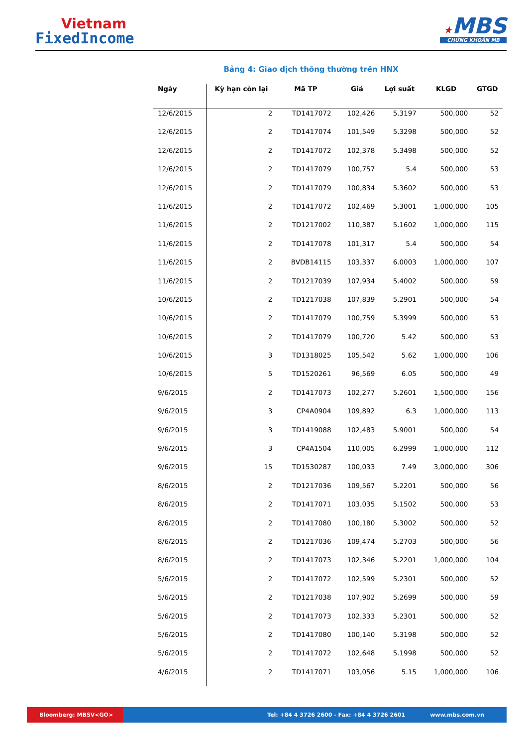Vietnam
FixedIncome
★MBS
CHỨNG KHOÁN MB
Bảng 4: Giao dịch thông thường trên HNX
| Ngày | Kỳ hạn còn lại | Mã TP | Giá | Lợi suất | KLGD | GTGD |
| --- | --- | --- | --- | --- | --- | --- |
| 12/6/2015 | 2 | TD1417072 | 102,426 | 5.3197 | 500,000 | 52 |
| 12/6/2015 | 2 | TD1417074 | 101,549 | 5.3298 | 500,000 | 52 |
| 12/6/2015 | 2 | TD1417072 | 102,378 | 5.3498 | 500,000 | 52 |
| 12/6/2015 | 2 | TD1417079 | 100,757 | 5.4 | 500,000 | 53 |
| 12/6/2015 | 2 | TD1417079 | 100,834 | 5.3602 | 500,000 | 53 |
| 11/6/2015 | 2 | TD1417072 | 102,469 | 5.3001 | 1,000,000 | 105 |
| 11/6/2015 | 2 | TD1217002 | 110,387 | 5.1602 | 1,000,000 | 115 |
| 11/6/2015 | 2 | TD1417078 | 101,317 | 5.4 | 500,000 | 54 |
| 11/6/2015 | 2 | BVDB14115 | 103,337 | 6.0003 | 1,000,000 | 107 |
| 11/6/2015 | 2 | TD1217039 | 107,934 | 5.4002 | 500,000 | 59 |
| 10/6/2015 | 2 | TD1217038 | 107,839 | 5.2901 | 500,000 | 54 |
| 10/6/2015 | 2 | TD1417079 | 100,759 | 5.3999 | 500,000 | 53 |
| 10/6/2015 | 2 | TD1417079 | 100,720 | 5.42 | 500,000 | 53 |
| 10/6/2015 | 3 | TD1318025 | 105,542 | 5.62 | 1,000,000 | 106 |
| 10/6/2015 | 5 | TD1520261 | 96,569 | 6.05 | 500,000 | 49 |
| 9/6/2015 | 2 | TD1417073 | 102,277 | 5.2601 | 1,500,000 | 156 |
| 9/6/2015 | 3 | CP4A0904 | 109,892 | 6.3 | 1,000,000 | 113 |
| 9/6/2015 | 3 | TD1419088 | 102,483 | 5.9001 | 500,000 | 54 |
| 9/6/2015 | 3 | CP4A1504 | 110,005 | 6.2999 | 1,000,000 | 112 |
| 9/6/2015 | 15 | TD1530287 | 100,033 | 7.49 | 3,000,000 | 306 |
| 8/6/2015 | 2 | TD1217036 | 109,567 | 5.2201 | 500,000 | 56 |
| 8/6/2015 | 2 | TD1417071 | 103,035 | 5.1502 | 500,000 | 53 |
| 8/6/2015 | 2 | TD1417080 | 100,180 | 5.3002 | 500,000 | 52 |
| 8/6/2015 | 2 | TD1217036 | 109,474 | 5.2703 | 500,000 | 56 |
| 8/6/2015 | 2 | TD1417073 | 102,346 | 5.2201 | 1,000,000 | 104 |
| 5/6/2015 | 2 | TD1417072 | 102,599 | 5.2301 | 500,000 | 52 |
| 5/6/2015 | 2 | TD1217038 | 107,902 | 5.2699 | 500,000 | 59 |
| 5/6/2015 | 2 | TD1417073 | 102,333 | 5.2301 | 500,000 | 52 |
| 5/6/2015 | 2 | TD1417080 | 100,140 | 5.3198 | 500,000 | 52 |
| 5/6/2015 | 2 | TD1417072 | 102,648 | 5.1998 | 500,000 | 52 |
| 4/6/2015 | 2 | TD1417071 | 103,056 | 5.15 | 1,000,000 | 106 |
Bloomberg: MBSV<GO> Tel: +84 4 3726 2600 - Fax: +84 4 3726 2601 www.mbs.com.vn